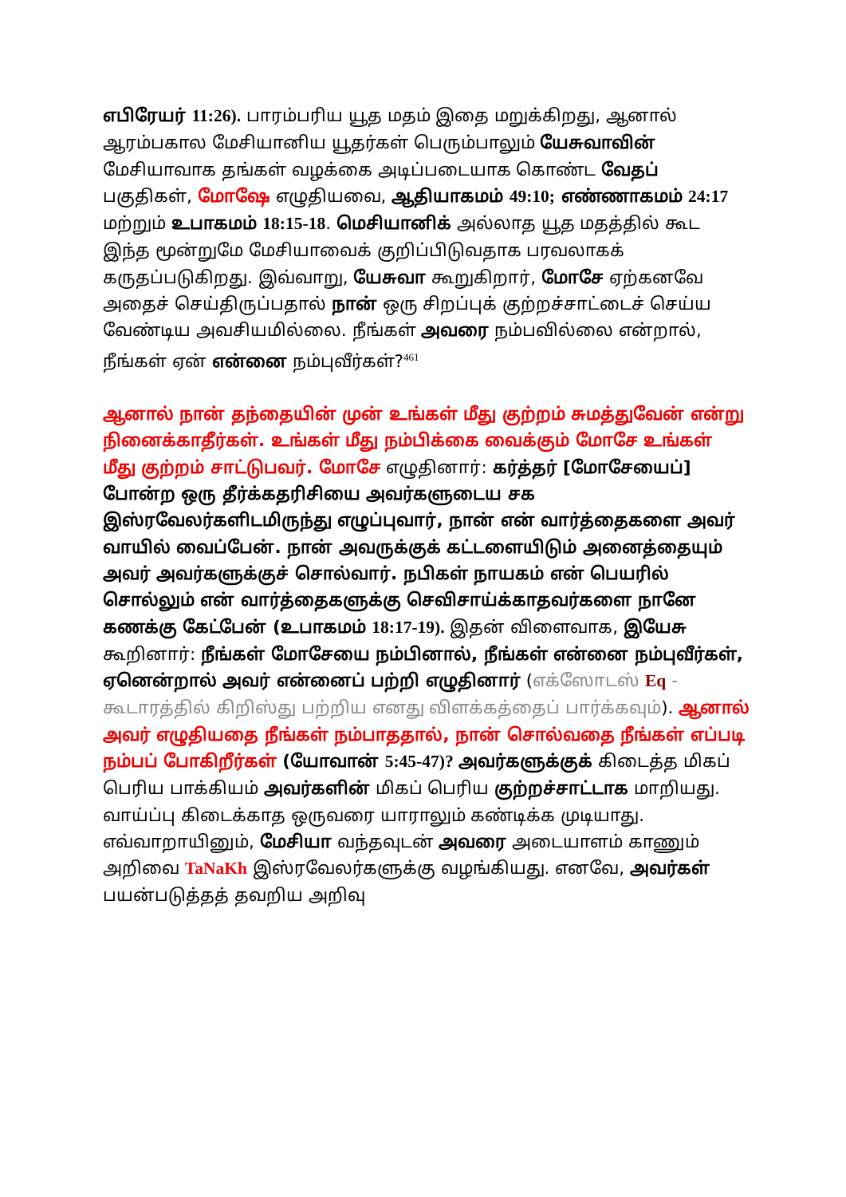எபிரேயர் 11:26). பாரம்பரிய யூத மதம் இதை மறுக்கிறது, ஆனால் ஆரம்பகால மேசியானிய யூதர்கள் பெரும்பாலும் யேசுவாவின் மேசியாவாக தங்கள் வழக்கை அடிப்படையாக கொண்ட வேதப் பகுதிகள், மோஷே எழுதியவை, ஆதியாகமம் 49:10; எண்ணாகமம் 24:17 மற்றும் உபாகமம் 18:15-18. மெசியானிக் அல்லாத யூத மதத்தில் கூட இந்த மூன்றுமே மேசியாவைக் குறிப்பிடுவதாக பரவலாகக் கருதப்படுகிறது. இவ்வாறு, யேசுவா கூறுகிறார், மோசே ஏற்கனவே அதைச் செய்திருப்பதால் நான் ஒரு சிறப்புக் குற்றச்சாட்டைச் செய்ய வேண்டிய அவசியமில்லை. நீங்கள் அவரை நம்பவில்லை என்றால், நீங்கள் ஏன் என்னை நம்புவீர்கள்?<sup>461</sup>
ஆனால் நான் தந்தையின் முன் உங்கள் மீது குற்றம் சுமத்துவேன் என்று நினைக்காதீர்கள். உங்கள் மீது நம்பிக்கை வைக்கும் மோசே உங்கள் மீது குற்றம் சாட்டுபவர். மோசே எழுதினார்: கர்த்தர் [மோசேயைப்] போன்ற ஒரு தீர்க்கதரிசியை அவர்களுடைய சக இஸ்ரவேலர்களிடமிருந்து எழுப்புவார், நான் என் வார்த்தைகளை அவர் வாயில் வைப்பேன். நான் அவருக்குக் கட்டளையிடும் அனைத்தையும் அவர் அவர்களுக்குச் சொல்வார். நபிகள் நாயகம் என் பெயரில் சொல்லும் என் வார்த்தைகளுக்கு செவிசாய்க்காதவர்களை நானே கணக்கு கேட்பேன் (உபாகமம் 18:17-19). இதன் விளைவாக, இயேசு கூறினார்: நீங்கள் மோசேயை நம்பினால், நீங்கள் என்னை நம்புவீர்கள், ஏனென்றால் அவர் என்னைப் பற்றி எழுதினார் (எக்ஸோடஸ் Eq - கூடாரத்தில் கிறிஸ்து பற்றிய எனது விளக்கத்தைப் பார்க்கவும்). ஆனால் அவர் எழுதியதை நீங்கள் நம்பாததால், நான் சொல்வதை நீங்கள் எப்படி நம்பப் போகிறீர்கள் (யோவான் 5:45-47)? அவர்களுக்குக் கிடைத்த மிகப் பெரிய பாக்கியம் அவர்களின் மிகப் பெரிய குற்றச்சாட்டாக மாறியது. வாய்ப்பு கிடைக்காத ஒருவரை யாராலும் கண்டிக்க முடியாது. எவ்வாறாயினும், மேசியா வந்தவுடன் அவரை அடையாளம் காணும் அறிவை TaNaKh இஸ்ரவேலர்களுக்கு வழங்கியது. எனவே, அவர்கள் பயன்படுத்தத் தவறிய அறிவு